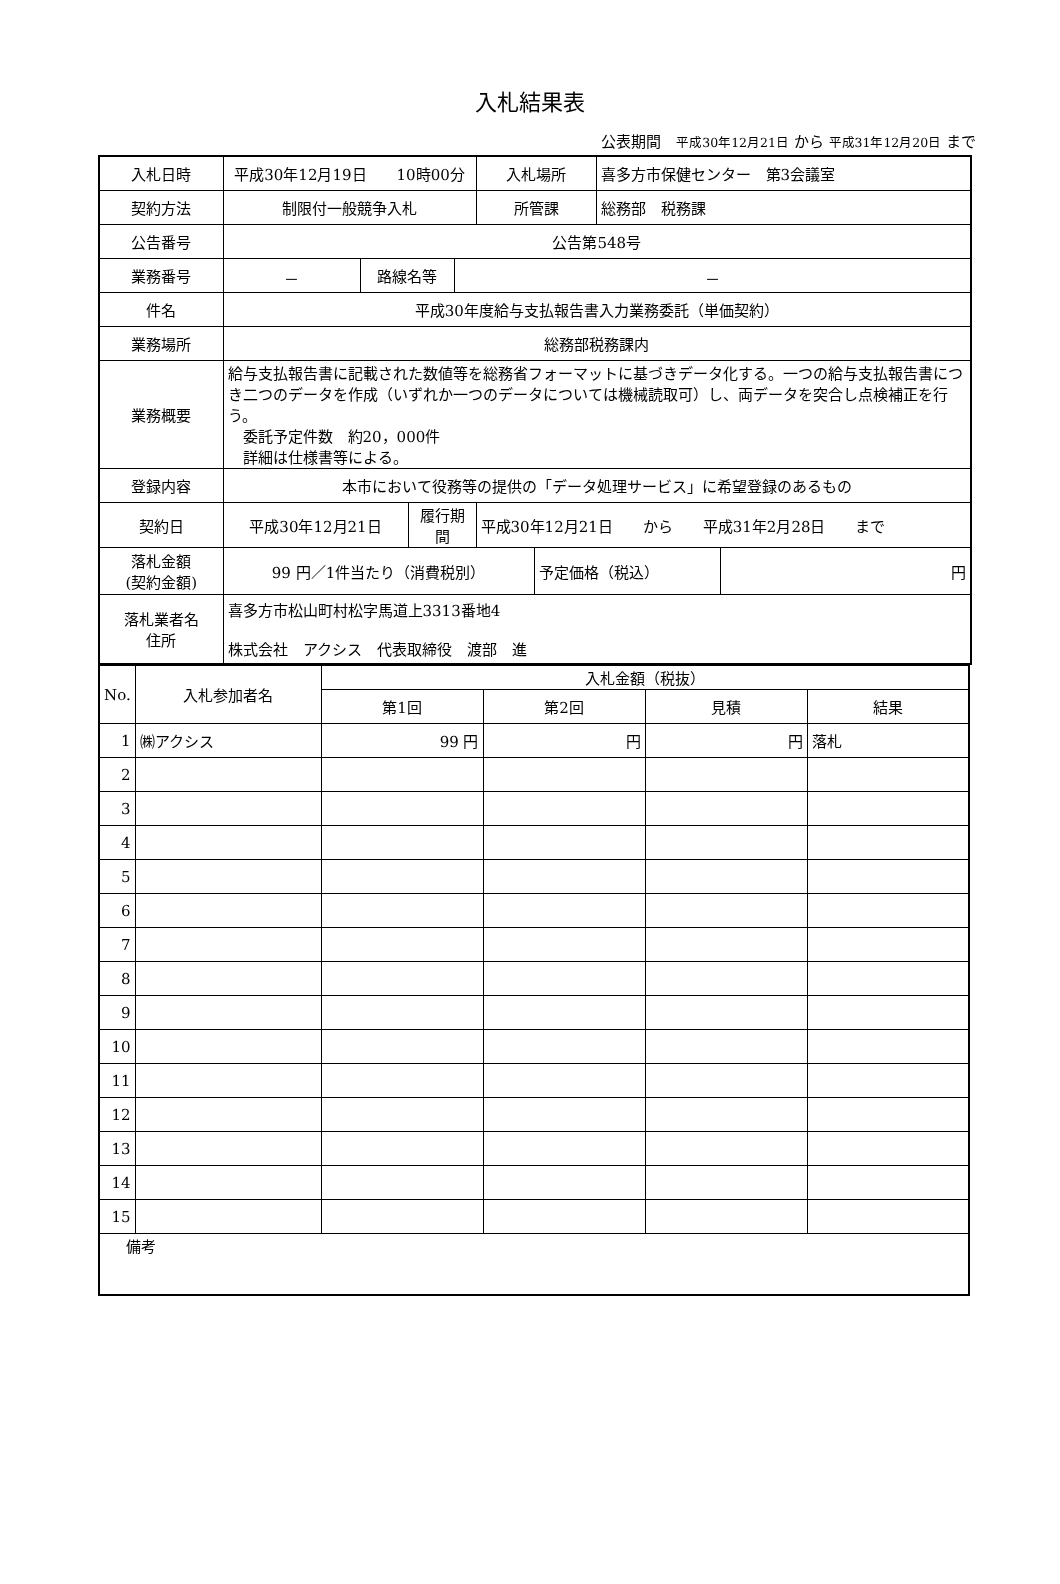入札結果表
公表期間　平成30年12月21日 から 平成31年12月20日 まで
| 入札日時 | 平成30年12月19日 10時00分 | | | | 入札場所 | | 喜多方市保健センター 第3会議室 | |
| 契約方法 | 制限付一般競争入札 | | | | 所管課 | | 総務部 税務課 | |
| 公告番号 | 公告第548号 | | | | | | | |
| 業務番号 | － | 路線名等 | | － | | | | |
| 件名 | 平成30年度給与支払報告書入力業務委託（単価契約） | | | | | | | |
| 業務場所 | 総務部税務課内 | | | | | | | |
| 業務概要 | 給与支払報告書に記載された数値等を総務省フォーマットに基づきデータ化する。一つの給与支払報告書につき二つのデータを作成（いずれか一つのデータについては機械読取可）し、両データを突合し点検補正を行う。 委託予定件数 約20，000件 詳細は仕様書等による。 | | | | | | | |
| 登録内容 | 本市において役務等の提供の「データ処理サービス」に希望登録のあるもの | | | | | | | |
| 契約日 | 平成30年12月21日 | | 履行期間 | | 平成30年12月21日 から 平成31年2月28日 まで | | | |
| 落札金額 (契約金額) | 99 円／1件当たり（消費税別） | | | | | 予定価格（税込） | | 円 |
| 落札業者名 住所 | 喜多方市松山町村松字馬道上3313番地4 株式会社 アクシス 代表取締役 渡部 進 | | | | | | | |
| No. | 入札参加者名 | 入札金額（税抜） | | | |
| --- | --- | --- | --- | --- | --- |
| | | 第1回 | 第2回 | 見積 | 結果 |
| 1 | ㈱アクシス | 99 円 | 円 | 円 | 落札 |
| 2 | | | | | |
| 3 | | | | | |
| 4 | | | | | |
| 5 | | | | | |
| 6 | | | | | |
| 7 | | | | | |
| 8 | | | | | |
| 9 | | | | | |
| 10 | | | | | |
| 11 | | | | | |
| 12 | | | | | |
| 13 | | | | | |
| 14 | | | | | |
| 15 | | | | | |
| 備考 | | | | | |